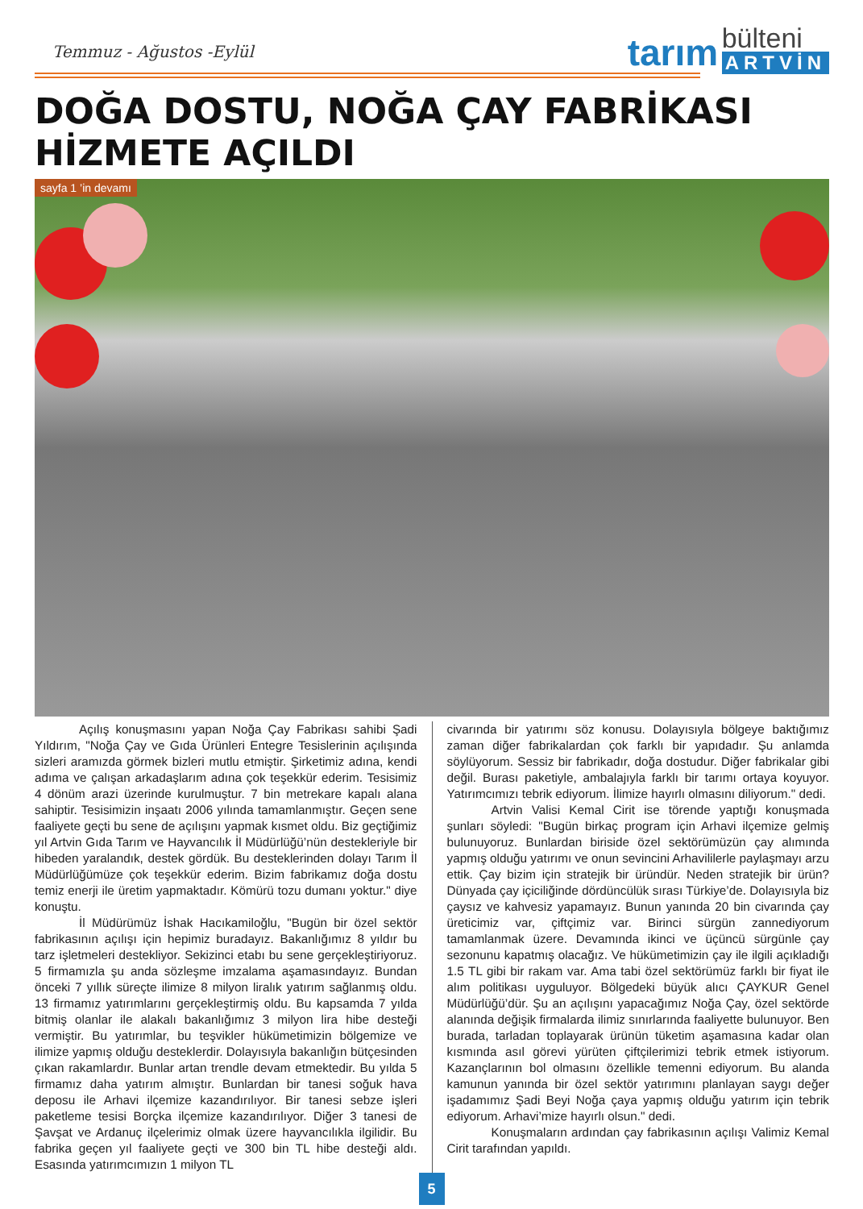Temmuz - Ağustos -Eylül
tarım
bülteni
ARTVİN
DOĞA DOSTU, NOĞA ÇAY FABRİKASI
HİZMETE AÇILDI
sayfa 1 ’in devamı
Açılış konuşmasını yapan Noğa Çay Fabrikası sahibi Şadi Yıldırım, "Noğa Çay ve Gıda Ürünleri Entegre Tesislerinin açılışında sizleri aramızda görmek bizleri mutlu etmiştir. Şirketimiz adına, kendi adıma ve çalışan arkadaşlarım adına çok teşekkür ederim. Tesisimiz 4 dönüm arazi üzerinde kurulmuştur. 7 bin metrekare kapalı alana sahiptir. Tesisimizin inşaatı 2006 yılında tamamlanmıştır. Geçen sene faaliyete geçti bu sene de açılışını yapmak kısmet oldu. Biz geçtiğimiz yıl Artvin Gıda Tarım ve Hayvancılık İl Müdürlüğü’nün destekleriyle bir hibeden yaralandık, destek gördük. Bu desteklerinden dolayı Tarım İl Müdürlüğümüze çok teşekkür ederim. Bizim fabrikamız doğa dostu temiz enerji ile üretim yapmaktadır. Kömürü tozu dumanı yoktur." diye konuştu.
İl Müdürümüz İshak Hacıkamiloğlu, "Bugün bir özel sektör fabrikasının açılışı için hepimiz buradayız. Bakanlığımız 8 yıldır bu tarz işletmeleri destekliyor. Sekizinci etabı bu sene gerçekleştiriyoruz. 5 firmamızla şu anda sözleşme imzalama aşamasındayız. Bundan önceki 7 yıllık süreçte ilimize 8 milyon liralık yatırım sağlanmış oldu. 13 firmamız yatırımlarını gerçekleştirmiş oldu. Bu kapsamda 7 yılda bitmiş olanlar ile alakalı bakanlığımız 3 milyon lira hibe desteği vermiştir. Bu yatırımlar, bu teşvikler hükümetimizin bölgemize ve ilimize yapmış olduğu desteklerdir. Dolayısıyla bakanlığın bütçesinden çıkan rakamlardır. Bunlar artan trendle devam etmektedir. Bu yılda 5 firmamız daha yatırım almıştır. Bunlardan bir tanesi soğuk hava deposu ile Arhavi ilçemize kazandırılıyor. Bir tanesi sebze işleri paketleme tesisi Borçka ilçemize kazandırılıyor. Diğer 3 tanesi de Şavşat ve Ardanuç ilçelerimiz olmak üzere hayvancılıkla ilgilidir. Bu fabrika geçen yıl faaliyete geçti ve 300 bin TL hibe desteği aldı. Esasında yatırımcımızın 1 milyon TL
civarında bir yatırımı söz konusu. Dolayısıyla bölgeye baktığımız zaman diğer fabrikalardan çok farklı bir yapıdadır. Şu anlamda söylüyorum. Sessiz bir fabrikadır, doğa dostudur. Diğer fabrikalar gibi değil. Burası paketiyle, ambalajıyla farklı bir tarımı ortaya koyuyor. Yatırımcımızı tebrik ediyorum. İlimize hayırlı olmasını diliyorum." dedi.
Artvin Valisi Kemal Cirit ise törende yaptığı konuşmada şunları söyledi: "Bugün birkaç program için Arhavi ilçemize gelmiş bulunuyoruz. Bunlardan biriside özel sektörümüzün çay alımında yapmış olduğu yatırımı ve onun sevincini Arhavililerle paylaşmayı arzu ettik. Çay bizim için stratejik bir üründür. Neden stratejik bir ürün? Dünyada çay içiciliğinde dördüncülük sırası Türkiye’de. Dolayısıyla biz çaysız ve kahvesiz yapamayız. Bunun yanında 20 bin civarında çay üreticimiz var, çiftçimiz var. Birinci sürgün zannediyorum tamamlanmak üzere. Devamında ikinci ve üçüncü sürgünle çay sezonunu kapatmış olacağız. Ve hükümetimizin çay ile ilgili açıkladığı 1.5 TL gibi bir rakam var. Ama tabi özel sektörümüz farklı bir fiyat ile alım politikası uyguluyor. Bölgedeki büyük alıcı ÇAYKUR Genel Müdürlüğü’dür. Şu an açılışını yapacağımız Noğa Çay, özel sektörde alanında değişik firmalarda ilimiz sınırlarında faaliyette bulunuyor. Ben burada, tarladan toplayarak ürünün tüketim aşamasına kadar olan kısmında asıl görevi yürüten çiftçilerimizi tebrik etmek istiyorum. Kazançlarının bol olmasını özellikle temenni ediyorum. Bu alanda kamunun yanında bir özel sektör yatırımını planlayan saygı değer işadamımız Şadi Beyi Noğa çaya yapmış olduğu yatırım için tebrik ediyorum. Arhavi’mize hayırlı olsun." dedi.
Konuşmaların ardından çay fabrikasının açılışı Valimiz Kemal Cirit tarafından yapıldı.
5